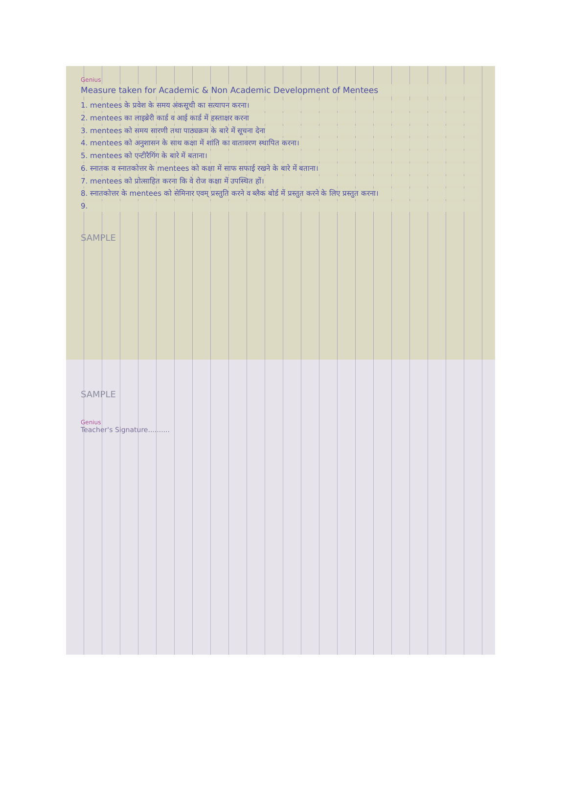Genius
Measure taken for Academic & Non Academic Development of Mentees
1. mentees के प्रवेश के समय अंकसूची का सत्यापन करना।
2. mentees का लाइब्रेरी कार्ड व आई कार्ड में हस्ताक्षर करना
3. mentees को समय सारणी तथा पाठ्यक्रम के बारे में सूचना देना
4. mentees को अनुशासन के साथ कक्षा में शांति का वातावरण स्थापित करना।
5. mentees को एन्टीरैगिंग के बारे में बताना।
6. स्नातक व स्नातकोत्तर के mentees को कक्षा में साफ सफाई रखने के बारे में बताना।
7. mentees को प्रोत्साहित करना कि वे रोज कक्षा में उपस्थित हों।
8. स्नातकोत्तर के mentees को सेमिनार एवम् प्रस्तुति करने व ब्लैक बोर्ड में प्रस्तुत करने के लिए प्रस्तुत करना।
9.
SAMPLE
SAMPLE
Genius
Teacher's Signature..........